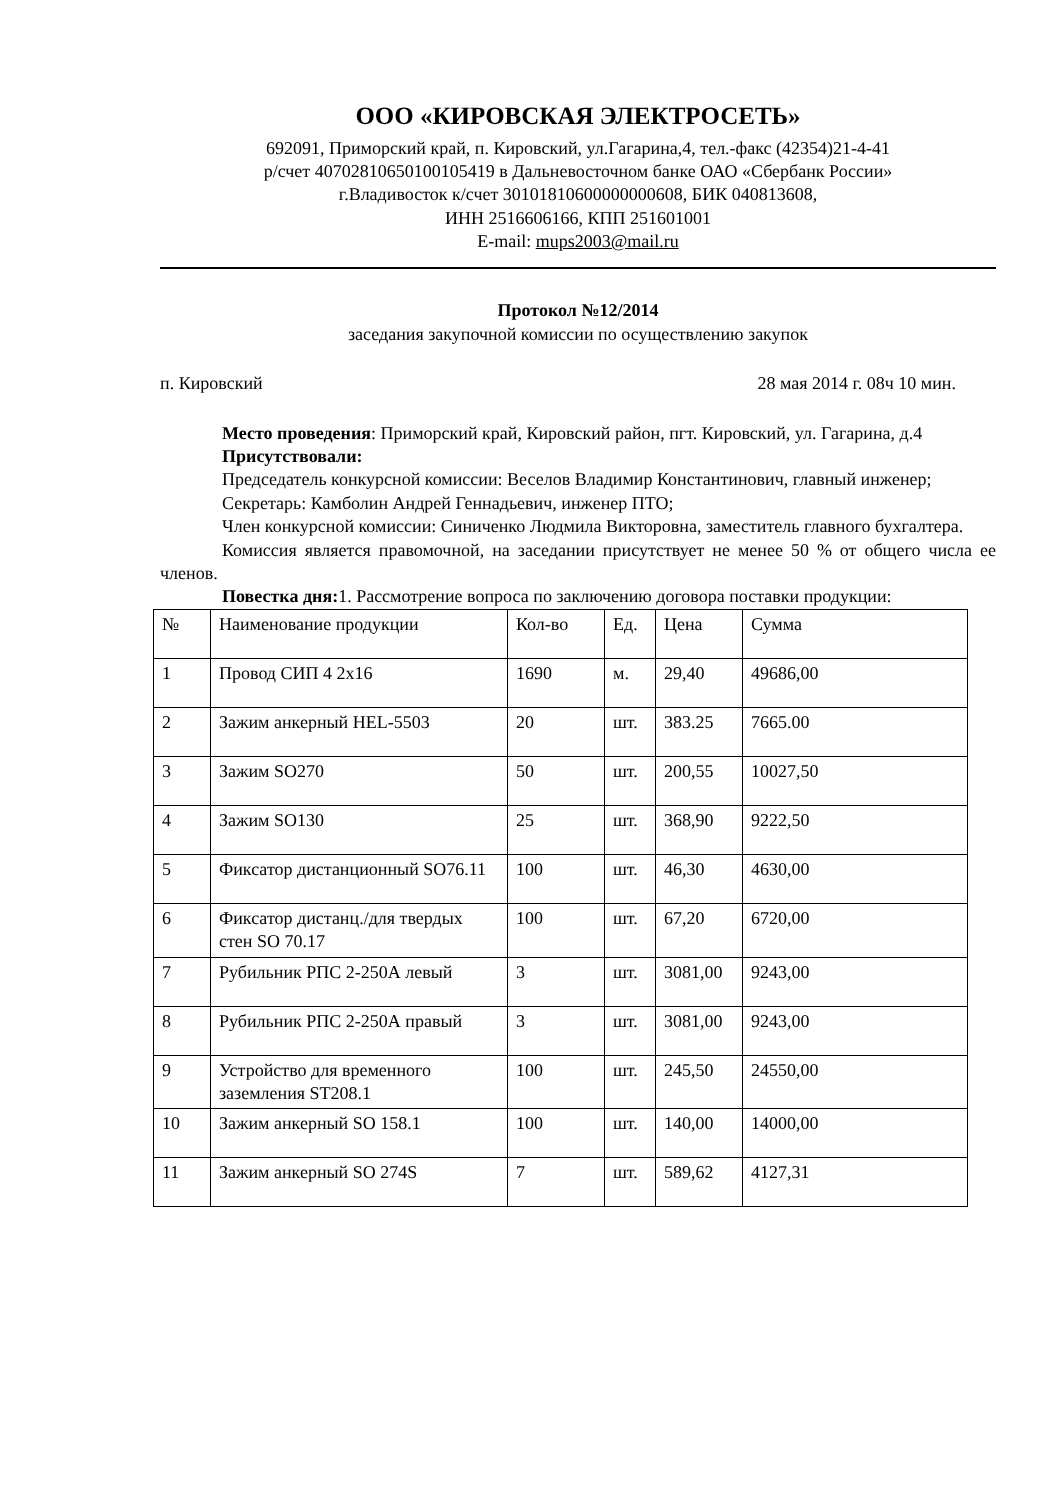ООО «КИРОВСКАЯ ЭЛЕКТРОСЕТЬ»
692091, Приморский край, п. Кировский, ул.Гагарина,4, тел.-факс (42354)21-4-41
р/счет 40702810650100105419 в Дальневосточном банке ОАО «Сбербанк России»
г.Владивосток к/счет 30101810600000000608, БИК 040813608,
ИНН 2516606166, КПП 251601001
E-mail: mups2003@mail.ru
Протокол №12/2014
заседания закупочной комиссии по осуществлению закупок
п. Кировский 28 мая 2014 г. 08ч 10 мин.
Место проведения: Приморский край, Кировский район, пгт. Кировский, ул. Гагарина, д.4
Присутствовали:
Председатель конкурсной комиссии: Веселов Владимир Константинович, главный инженер;
Секретарь: Камболин Андрей Геннадьевич, инженер ПТО;
Член конкурсной комиссии: Синиченко Людмила Викторовна, заместитель главного бухгалтера.
Комиссия является правомочной, на заседании присутствует не менее 50 % от общего числа ее членов.
Повестка дня: 1. Рассмотрение вопроса по заключению договора поставки продукции:
| № | Наименование продукции | Кол-во | Ед. | Цена | Сумма |
| 1 | Провод СИП 4 2х16 | 1690 | м. | 29,40 | 49686,00 |
| 2 | Зажим анкерный HEL-5503 | 20 | шт. | 383.25 | 7665.00 |
| 3 | Зажим SO270 | 50 | шт. | 200,55 | 10027,50 |
| 4 | Зажим SO130 | 25 | шт. | 368,90 | 9222,50 |
| 5 | Фиксатор дистанционный SO76.11 | 100 | шт. | 46,30 | 4630,00 |
| 6 | Фиксатор дистанц./для твердых стен SO 70.17 | 100 | шт. | 67,20 | 6720,00 |
| 7 | Рубильник РПС 2-250А левый | 3 | шт. | 3081,00 | 9243,00 |
| 8 | Рубильник РПС 2-250А правый | 3 | шт. | 3081,00 | 9243,00 |
| 9 | Устройство для временного заземления ST208.1 | 100 | шт. | 245,50 | 24550,00 |
| 10 | Зажим анкерный SO 158.1 | 100 | шт. | 140,00 | 14000,00 |
| 11 | Зажим анкерный SO 274S | 7 | шт. | 589,62 | 4127,31 |